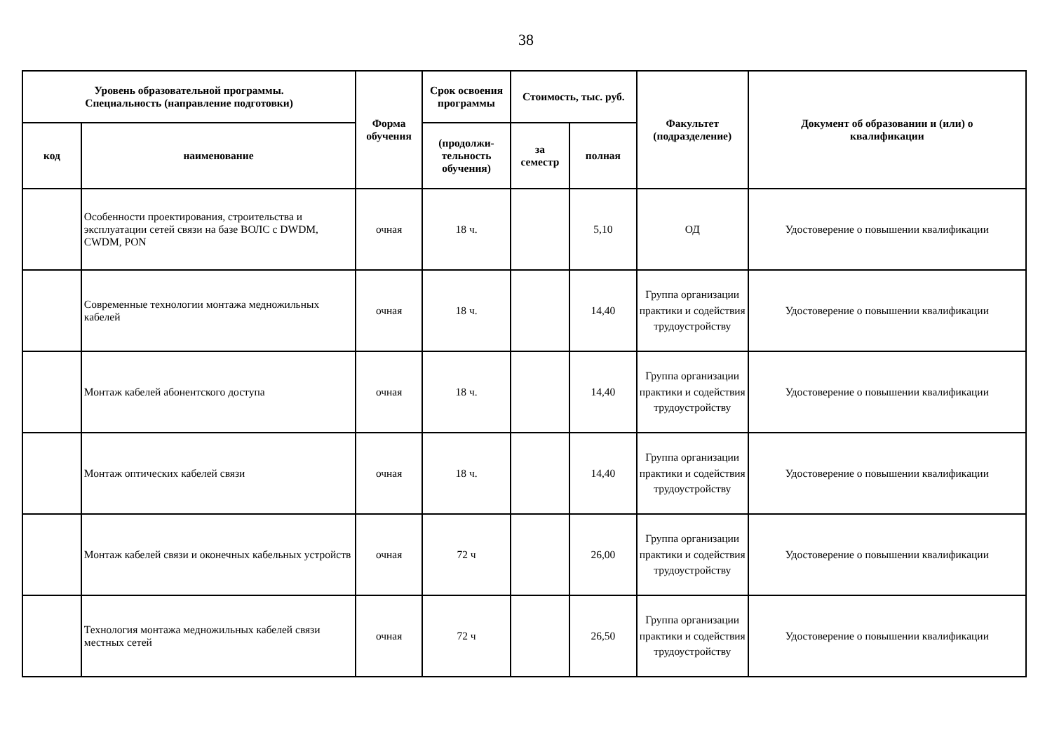38
| Уровень образовательной программы. Специальность (направление подготовки) | | Форма обучения | Срок освоения программы | Стоимость, тыс. руб. | | Факультет (подразделение) | Документ об образовании и (или) о квалификации |
| --- | --- | --- | --- | --- | --- | --- | --- |
| код | наименование | | (продолжи- тельность обучения) | за семестр | полная | | |
| | Особенности проектирования, строительства и эксплуатации сетей связи на базе ВОЛС с DWDM, CWDM, PON | очная | 18 ч. | | 5,10 | ОД | Удостоверение о повышении квалификации |
| | Современные технологии монтажа медножильных кабелей | очная | 18 ч. | | 14,40 | Группа организации практики и содействия трудоустройству | Удостоверение о повышении квалификации |
| | Монтаж кабелей абонентского доступа | очная | 18 ч. | | 14,40 | Группа организации практики и содействия трудоустройству | Удостоверение о повышении квалификации |
| | Монтаж оптических кабелей связи | очная | 18 ч. | | 14,40 | Группа организации практики и содействия трудоустройству | Удостоверение о повышении квалификации |
| | Монтаж кабелей связи и оконечных кабельных устройств | очная | 72 ч | | 26,00 | Группа организации практики и содействия трудоустройству | Удостоверение о повышении квалификации |
| | Технология монтажа медножильных кабелей связи местных сетей | очная | 72 ч | | 26,50 | Группа организации практики и содействия трудоустройству | Удостоверение о повышении квалификации |